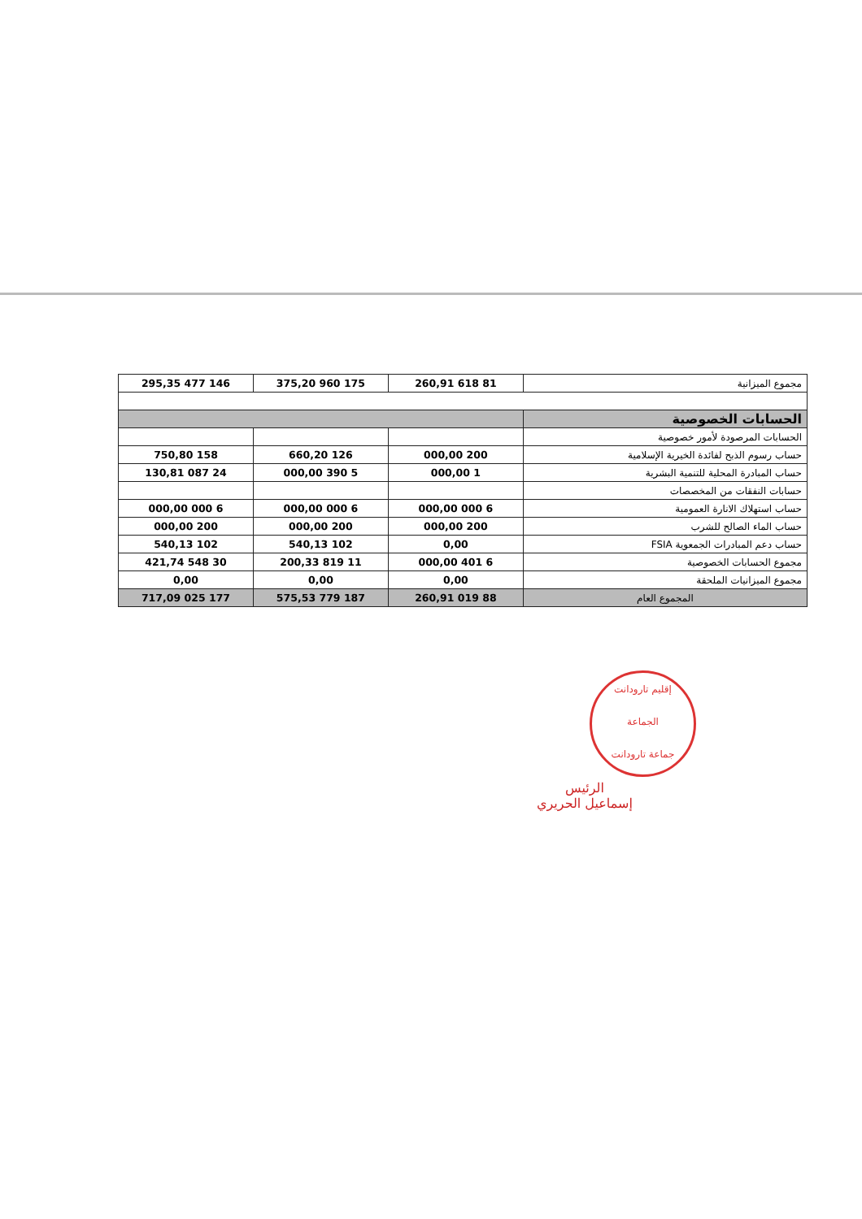| مجموع الميزانية | 81 618 260,91 | 175 960 375,20 | 146 477 295,35 |
| الحسابات الخصوصية | | | |
| الحسابات المرصودة لأمور خصوصية | | | |
| حساب رسوم الذبح لفائدة الخيرية الإسلامية | 200 000,00 | 126 660,20 | 158 750,80 |
| حساب المبادرة المحلية للتنمية البشرية | 1 000,00 | 5 390 000,00 | 24 087 130,81 |
| حسابات النفقات من المخصصات | | | |
| حساب استهلاك الانارة العمومية | 6 000 000,00 | 6 000 000,00 | 6 000 000,00 |
| حساب الماء الصالح للشرب | 200 000,00 | 200 000,00 | 200 000,00 |
| حساب دعم المبادرات الجمعوية FSIA | 0,00 | 102 540,13 | 102 540,13 |
| مجموع الحسابات الخصوصية | 6 401 000,00 | 11 819 200,33 | 30 548 421,74 |
| مجموع الميزانيات الملحقة | 0,00 | 0,00 | 0,00 |
| المجموع العام | 88 019 260,91 | 187 779 575,53 | 177 025 717,09 |
إقليم تارودانت
الجماعة
جماعة تارودانت
الرئيس
إسماعيل الحريري